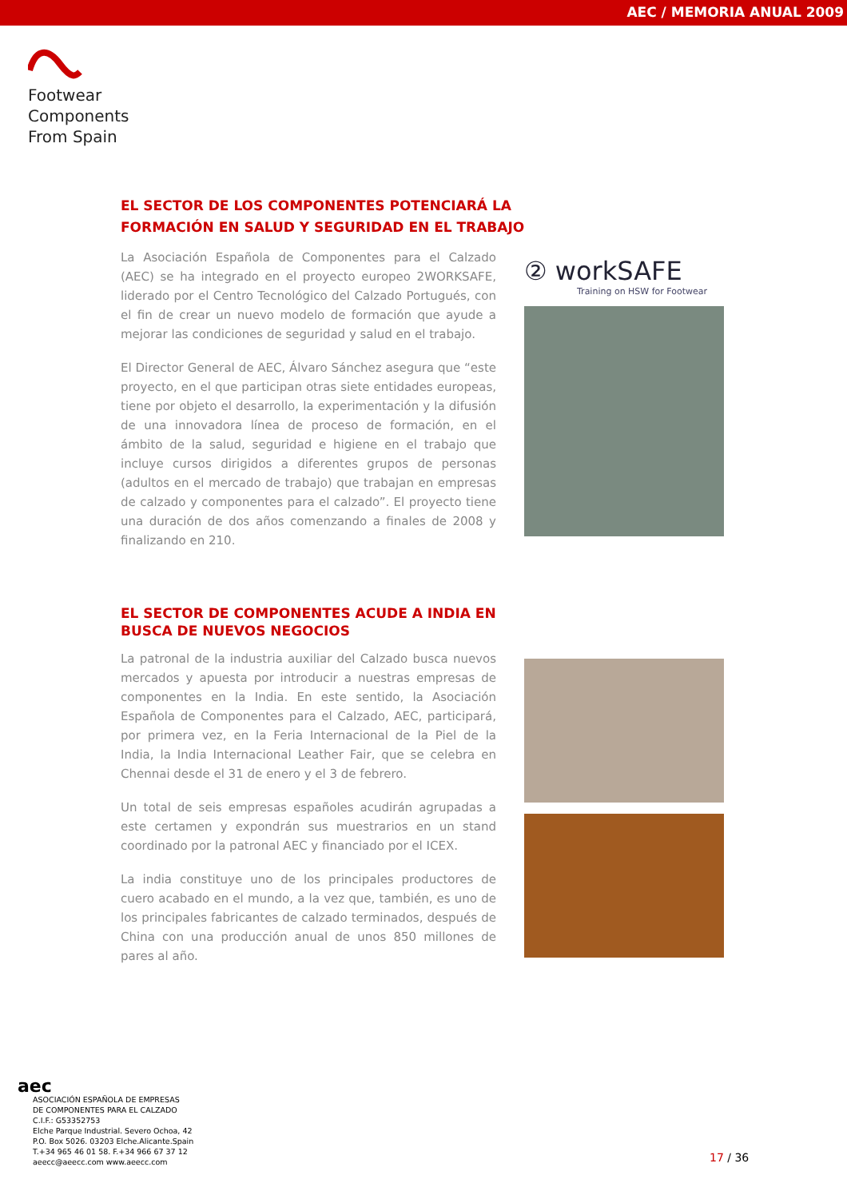AEC / MEMORIA ANUAL 2009
Footwear
Components
From Spain
EL SECTOR DE LOS COMPONENTES POTENCIARÁ LA FORMACIÓN EN SALUD Y SEGURIDAD EN EL TRABAJO
La Asociación Española de Componentes para el Calzado (AEC) se ha integrado en el proyecto europeo 2WORKSAFE, liderado por el Centro Tecnológico del Calzado Portugués, con el fin de crear un nuevo modelo de formación que ayude a mejorar las condiciones de seguridad y salud en el trabajo.
El Director General de AEC, Álvaro Sánchez asegura que “este proyecto, en el que participan otras siete entidades europeas, tiene por objeto el desarrollo, la experimentación y la difusión de una innovadora línea de proceso de formación, en el ámbito de la salud, seguridad e higiene en el trabajo que incluye cursos dirigidos a diferentes grupos de personas (adultos en el mercado de trabajo) que trabajan en empresas de calzado y componentes para el calzado”. El proyecto tiene una duración de dos años comenzando a finales de 2008 y finalizando en 210.
② workSAFE
Training on HSW for Footwear
EL SECTOR DE COMPONENTES ACUDE A INDIA EN BUSCA DE NUEVOS NEGOCIOS
La patronal de la industria auxiliar del Calzado busca nuevos mercados y apuesta por introducir a nuestras empresas de componentes en la India. En este sentido, la Asociación Española de Componentes para el Calzado, AEC, participará, por primera vez, en la Feria Internacional de la Piel de la India, la India Internacional Leather Fair, que se celebra en Chennai desde el 31 de enero y el 3 de febrero.
Un total de seis empresas españoles acudirán agrupadas a este certamen y expondrán sus muestrarios en un stand coordinado por la patronal AEC y financiado por el ICEX.
La india constituye uno de los principales productores de cuero acabado en el mundo, a la vez que, también, es uno de los principales fabricantes de calzado terminados, después de China con una producción anual de unos 850 millones de pares al año.
aec
ASOCIACIÓN ESPAÑOLA DE EMPRESAS
DE COMPONENTES PARA EL CALZADO
C.I.F.: G53352753
Elche Parque Industrial. Severo Ochoa, 42
P.O. Box 5026. 03203 Elche.Alicante.Spain
T.+34 965 46 01 58. F.+34 966 67 37 12
aeecc@aeecc.com www.aeecc.com
17 / 36